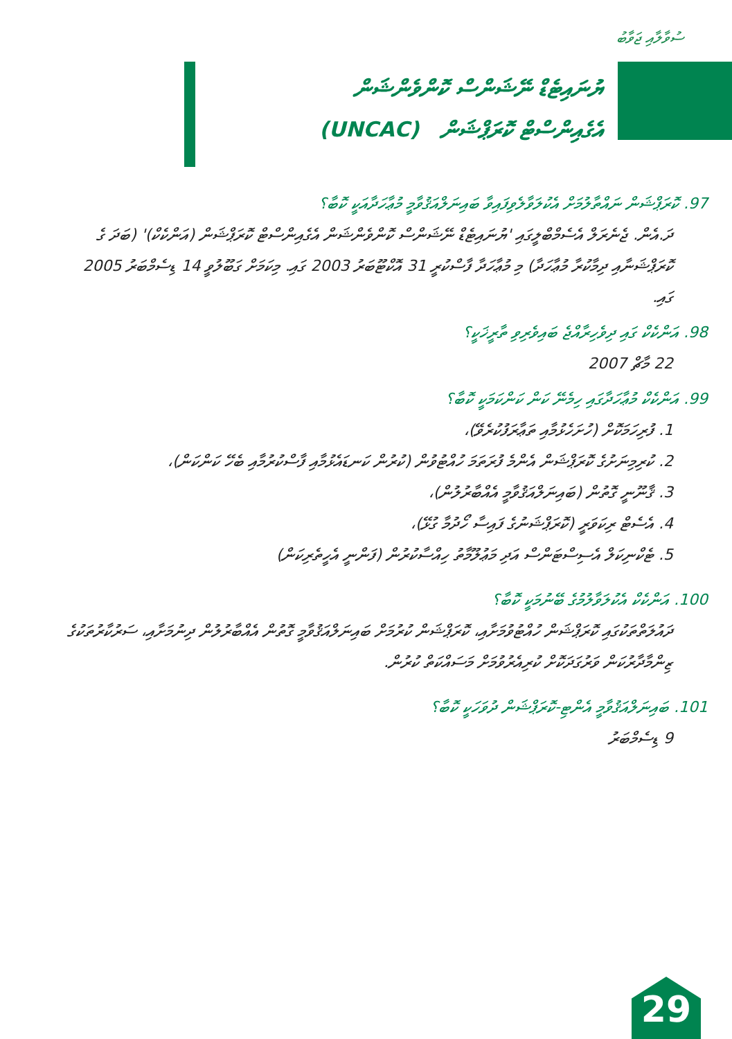ސުވާލާއި ޖަވާބު
ޔުނައިޓެޑް ނޭޝަންސް ކޮންވެންޝަން
އެގެއިންސްޓް ކޮރަޕްޝަން (UNCAC)
97. ކޮރަޕްޝަން ނައްތާލުމަށް އެކުލަވާލެވިފައިވާ ބައިނަލްއަޤުވާމީ މުޢާހަދާއަކީ ކޮބާ؟
ދަ.އެން. ޖެނެރަލް އެސެމްބްލީގައި 'ޔުނައިޓެޑް ނޭޝަންސް ކޮންވެންޝަން އެގެއިންސްޓް ކޮރަޕްޝަން (އަންކެކް)' (ބަދަ ގެ ކޮރަޕްޝަނާއި ދިމާކުރާ މުޢާހަދާ) މި މުޢާހަދާ ފާސްކުރީ 31 އޮކްޓޫބަރު 2003 ގައި. މިކަމަށް ގަބޫލުވީ 14 ޑިސެމްބަރު 2005 ގައި.
98. އަންކެކް ގައި ދިވެހިރާއްޖެ ބައިވެރިވި ތާރީޚަކީ؟
22 މާޗް 2007
99. އަންކެކް މުޢާހަދާގައި ހިމެނޭ ކަން ކަންކަމަކީ ކޮބާ؟
1. ފުރިހަމަކޮށް (ހުށަހެޅުމާއި ތަޢާރަފުކުރެވޭ)،
2. ކުރިމިނަށުގެ ކޮރަޕްޝަން އެންމެ ފުރަތަމަ ހުއްޓުވުން (ކުރުން ކަނޑައެޅުމާއި ފާސްކުރުމާއި ބެހޭ ކަންކަން)،
3. ޤާނޫނީ ގޮތުން (ބައިނަލްއަޤުވާމީ އެއްބާރުލުން)،
4. އެސެޓް ރިކަވަރީ (ކޮރަޕްޝަނުގެ ފައިސާ ހޯދުމާ ގުޅޭ)،
5. ޓެކްނިކަލް އެސިސްޓަންސް އަދި މަޢުލޫމާތު ހިއްސާކުރުން (ފަންނީ އެހީތެރިކަން)
100. އަންކެކް އެކުލަވާލުމުގެ ބޭނުމަކީ ކޮބާ؟
ދައުލަތްތަކުގައި ކޮރަޕްޝަން ހުއްޓުވުމަށާއި، ކޮރަޕްޝަން ކުރުމަށް ބައިނަލްއަޤުވާމީ ގޮތުން އެއްބާރުލުން ދިނުމަށާއި، ސަރުކާރުތަކުގެ ޒިންމާދާރުކަން ވަރުގަދަކޮށް ކުރިއެރުވުމަށް މަސައްކަތް ކުރުން.
101. ބައިނަލްއަޤުވާމީ އެންޓި-ކޮރަޕްޝަން ދުވަހަކީ ކޮބާ؟
9 ޑިސެމްބަރު
29